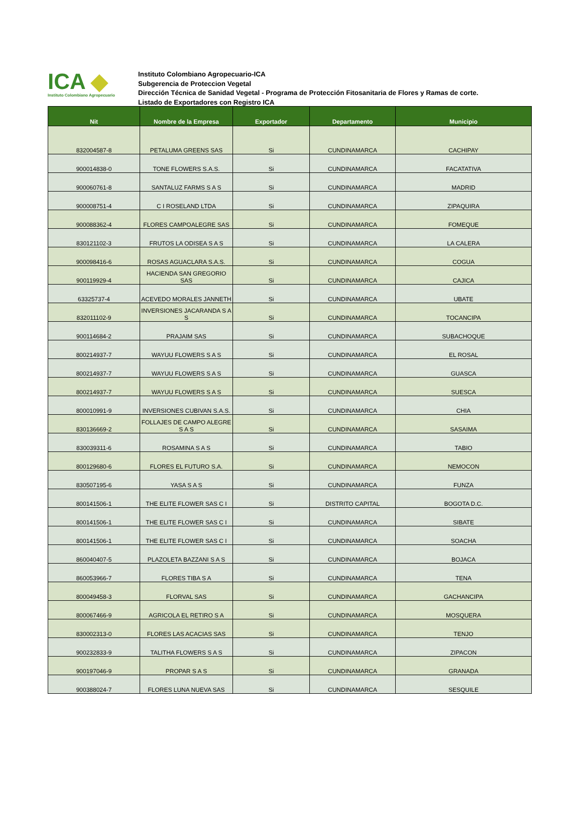ICA ◆
Instituto Colombiano Agropecuario
Instituto Colombiano Agropecuario-ICA
Subgerencia de Proteccion Vegetal
Dirección Técnica de Sanidad Vegetal - Programa de Protección Fitosanitaria de Flores y Ramas de corte.
Listado de Exportadores con Registro ICA
| Nit | Nombre de la Empresa | Exportador | Departamento | Municipio |
| --- | --- | --- | --- | --- |
| 832004587-8 | PETALUMA GREENS SAS | Si | CUNDINAMARCA | CACHIPAY |
| 900014838-0 | TONE FLOWERS S.A.S. | Si | CUNDINAMARCA | FACATATIVA |
| 900060761-8 | SANTALUZ FARMS S A S | Si | CUNDINAMARCA | MADRID |
| 900008751-4 | C I ROSELAND LTDA | Si | CUNDINAMARCA | ZIPAQUIRA |
| 900088362-4 | FLORES CAMPOALEGRE SAS | Si | CUNDINAMARCA | FOMEQUE |
| 830121102-3 | FRUTOS LA ODISEA S A S | Si | CUNDINAMARCA | LA CALERA |
| 900098416-6 | ROSAS AGUACLARA S.A.S. | Si | CUNDINAMARCA | COGUA |
| 900119929-4 | HACIENDA SAN GREGORIO SAS | Si | CUNDINAMARCA | CAJICA |
| 63325737-4 | ACEVEDO MORALES JANNETH | Si | CUNDINAMARCA | UBATE |
| 832011102-9 | INVERSIONES JACARANDA S A S | Si | CUNDINAMARCA | TOCANCIPA |
| 900114684-2 | PRAJAIM SAS | Si | CUNDINAMARCA | SUBACHOQUE |
| 800214937-7 | WAYUU FLOWERS S A S | Si | CUNDINAMARCA | EL ROSAL |
| 800214937-7 | WAYUU FLOWERS S A S | Si | CUNDINAMARCA | GUASCA |
| 800214937-7 | WAYUU FLOWERS S A S | Si | CUNDINAMARCA | SUESCA |
| 800010991-9 | INVERSIONES CUBIVAN S.A.S. | Si | CUNDINAMARCA | CHIA |
| 830136669-2 | FOLLAJES DE CAMPO ALEGRE S A S | Si | CUNDINAMARCA | SASAIMA |
| 830039311-6 | ROSAMINA S A S | Si | CUNDINAMARCA | TABIO |
| 800129680-6 | FLORES EL FUTURO S.A. | Si | CUNDINAMARCA | NEMOCON |
| 830507195-6 | YASA S A S | Si | CUNDINAMARCA | FUNZA |
| 800141506-1 | THE ELITE FLOWER SAS C I | Si | DISTRITO CAPITAL | BOGOTA D.C. |
| 800141506-1 | THE ELITE FLOWER SAS C I | Si | CUNDINAMARCA | SIBATE |
| 800141506-1 | THE ELITE FLOWER SAS C I | Si | CUNDINAMARCA | SOACHA |
| 860040407-5 | PLAZOLETA BAZZANI S A S | Si | CUNDINAMARCA | BOJACA |
| 860053966-7 | FLORES TIBA S A | Si | CUNDINAMARCA | TENA |
| 800049458-3 | FLORVAL SAS | Si | CUNDINAMARCA | GACHANCIPA |
| 800067466-9 | AGRICOLA EL RETIRO S A | Si | CUNDINAMARCA | MOSQUERA |
| 830002313-0 | FLORES LAS ACACIAS SAS | Si | CUNDINAMARCA | TENJO |
| 900232833-9 | TALITHA FLOWERS S A S | Si | CUNDINAMARCA | ZIPACON |
| 900197046-9 | PROPAR S A S | Si | CUNDINAMARCA | GRANADA |
| 900388024-7 | FLORES LUNA NUEVA SAS | Si | CUNDINAMARCA | SESQUILE |